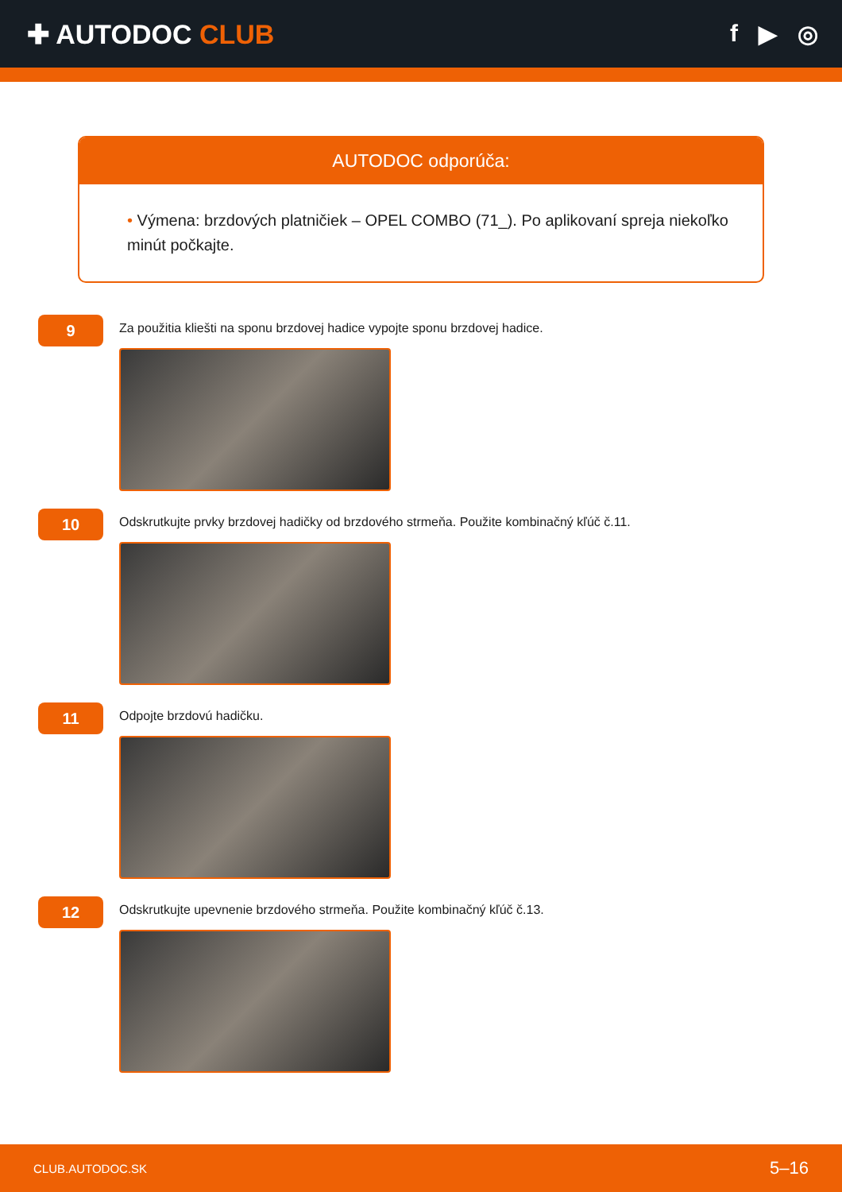✚ AUTODOC CLUB f ▶ ◎
AUTODOC odporúča:
• Výmena: brzdových platničiek – OPEL COMBO (71_). Po aplikovaní spreja niekoľko minút počkajte.
9
Za použitia kliešti na sponu brzdovej hadice vypojte sponu brzdovej hadice.
10
Odskrutkujte prvky brzdovej hadičky od brzdového strmeňa. Použite kombinačný kľúč č.11.
11
Odpojte brzdovú hadičku.
12
Odskrutkujte upevnenie brzdového strmeňa. Použite kombinačný kľúč č.13.
CLUB.AUTODOC.SK 5–16